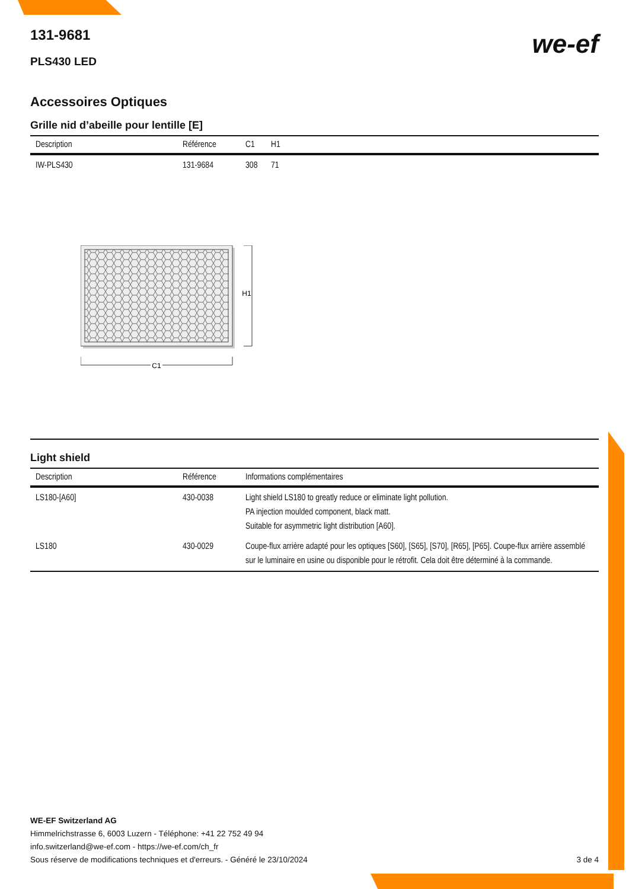131-9681
PLS430 LED
we-ef
Accessoires Optiques
Grille nid d’abeille pour lentille [E]
| Description | Référence | C1 | H1 |
| --- | --- | --- | --- |
| IW-PLS430 | 131-9684 | 308 | 71 |
H1
C1
Light shield
| Description | Référence | Informations complémentaires |
| --- | --- | --- |
| LS180-[A60] | 430-0038 | Light shield LS180 to greatly reduce or eliminate light pollution. PA injection moulded component, black matt. Suitable for asymmetric light distribution [A60]. |
| LS180 | 430-0029 | Coupe-flux arrière adapté pour les optiques [S60], [S65], [S70], [R65], [P65]. Coupe-flux arrière assemblé sur le luminaire en usine ou disponible pour le rétrofit. Cela doit être déterminé à la commande. |
WE-EF Switzerland AG
Himmelrichstrasse 6, 6003 Luzern - Téléphone: +41 22 752 49 94
info.switzerland@we-ef.com - https://we-ef.com/ch_fr
Sous réserve de modifications techniques et d'erreurs. - Généré le 23/10/2024 3 de 4